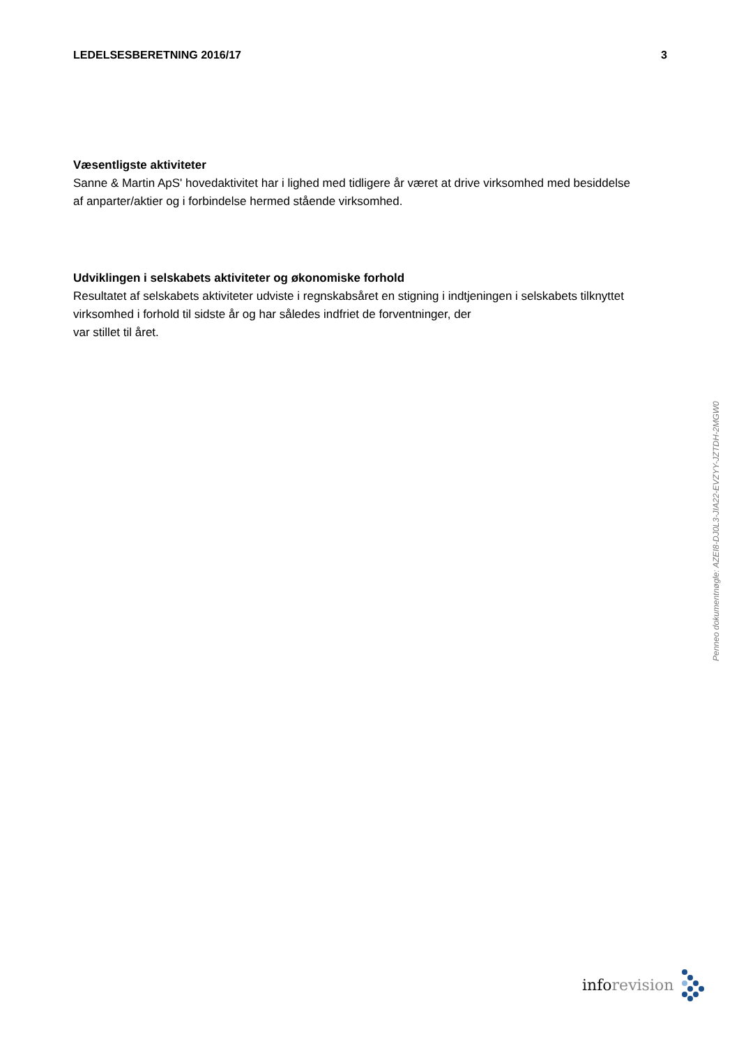LEDELSESBERETNING 2016/17 3
Væsentligste aktiviteter
Sanne & Martin ApS' hovedaktivitet har i lighed med tidligere år været at drive virksomhed med besiddelse af anparter/aktier og i forbindelse hermed stående virksomhed.
Udviklingen i selskabets aktiviteter og økonomiske forhold
Resultatet af selskabets aktiviteter udviste i regnskabsåret en stigning i indtjeningen i selskabets tilknyttet virksomhed i forhold til sidste år og har således indfriet de forventninger, der
var stillet til året.
Penneo dokumentnøgle: AZEI8-DJ0L3-JIA22-EVZYY-JZTDH-2MGW0
info revision